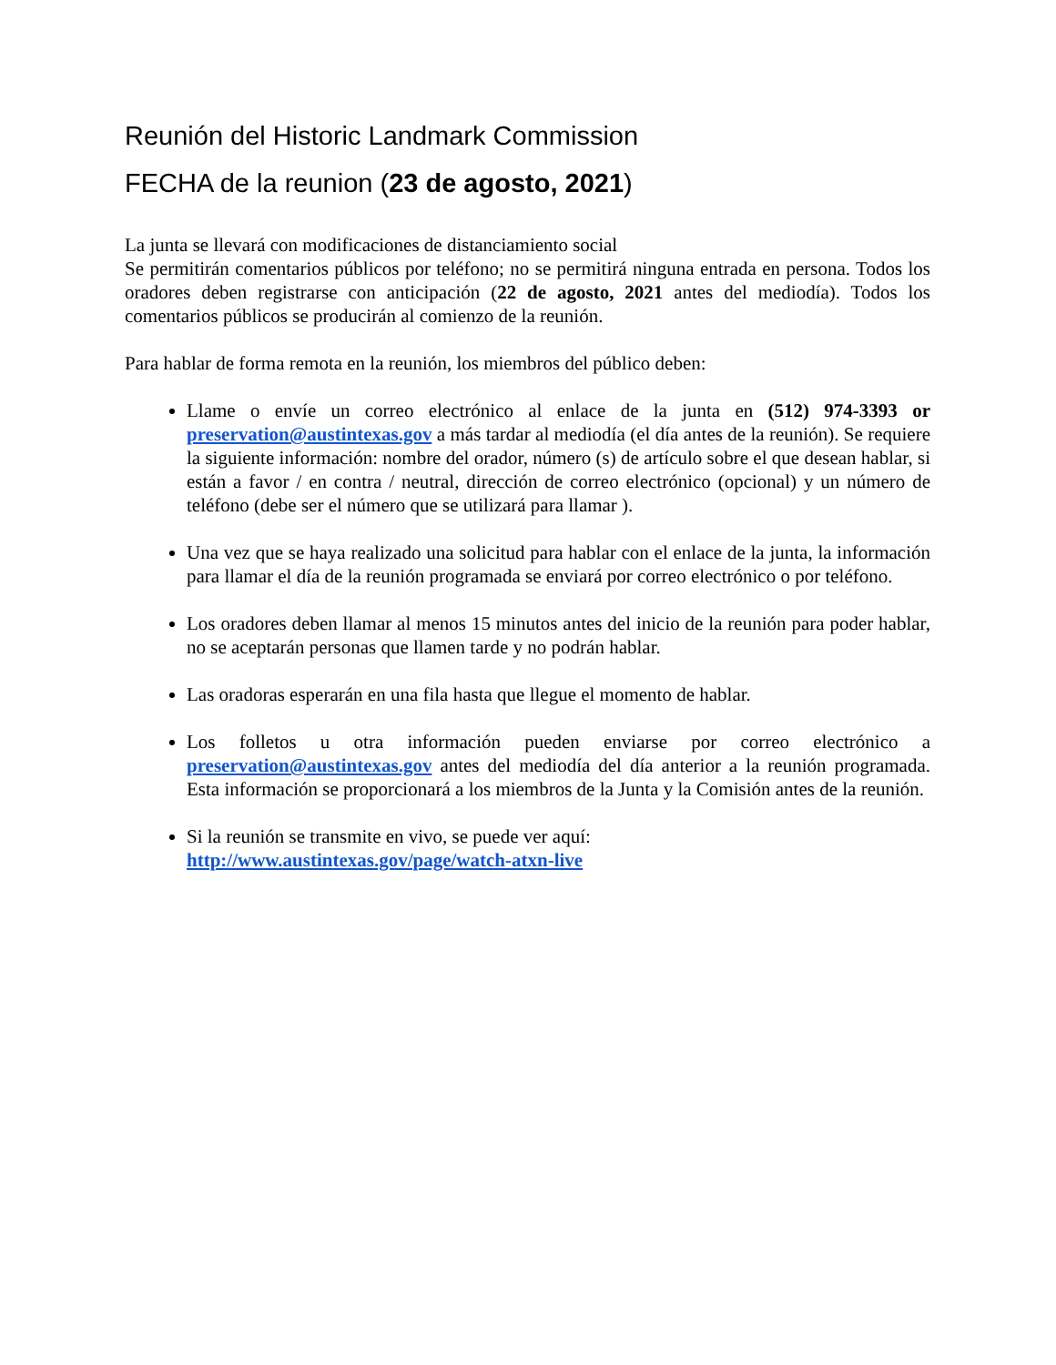Reunión del Historic Landmark Commission
FECHA de la reunion (23 de agosto, 2021)
La junta se llevará con modificaciones de distanciamiento social
Se permitirán comentarios públicos por teléfono; no se permitirá ninguna entrada en persona. Todos los oradores deben registrarse con anticipación (22 de agosto, 2021 antes del mediodía). Todos los comentarios públicos se producirán al comienzo de la reunión.
Para hablar de forma remota en la reunión, los miembros del público deben:
Llame o envíe un correo electrónico al enlace de la junta en (512) 974-3393 or preservation@austintexas.gov a más tardar al mediodía (el día antes de la reunión). Se requiere la siguiente información: nombre del orador, número (s) de artículo sobre el que desean hablar, si están a favor / en contra / neutral, dirección de correo electrónico (opcional) y un número de teléfono (debe ser el número que se utilizará para llamar ).
Una vez que se haya realizado una solicitud para hablar con el enlace de la junta, la información para llamar el día de la reunión programada se enviará por correo electrónico o por teléfono.
Los oradores deben llamar al menos 15 minutos antes del inicio de la reunión para poder hablar, no se aceptarán personas que llamen tarde y no podrán hablar.
Las oradoras esperarán en una fila hasta que llegue el momento de hablar.
Los folletos u otra información pueden enviarse por correo electrónico a preservation@austintexas.gov antes del mediodía del día anterior a la reunión programada. Esta información se proporcionará a los miembros de la Junta y la Comisión antes de la reunión.
Si la reunión se transmite en vivo, se puede ver aquí:
http://www.austintexas.gov/page/watch-atxn-live